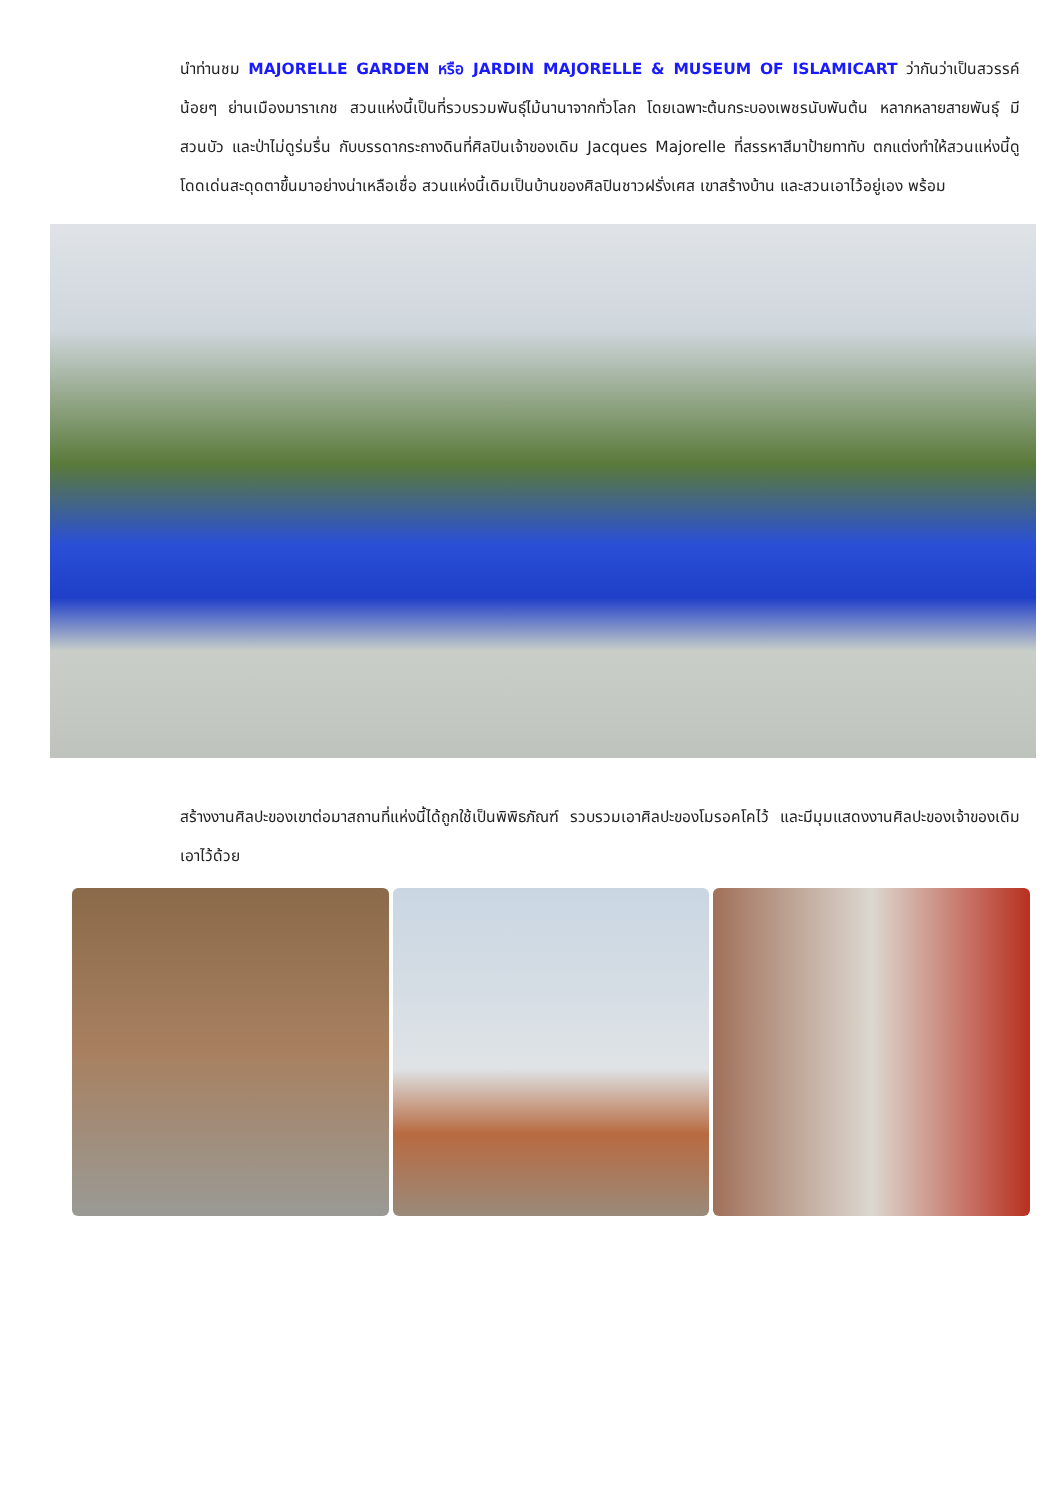นำท่านชม MAJORELLE GARDEN หรือ JARDIN MAJORELLE & MUSEUM OF ISLAMICART ว่ากันว่าเป็นสวรรค์น้อยๆ ย่านเมืองมาราเกช สวนแห่งนี้เป็นที่รวบรวมพันธุ์ไม้นานาจากทั่วโลก โดยเฉพาะต้นกระบองเพชรนับพันต้น หลากหลายสายพันธุ์ มีสวนบัว และป่าไม่ดูร่มรื่น กับบรรดากระถางดินที่ศิลปินเจ้าของเดิม Jacques Majorelle ที่สรรหาสีมาป้ายทาทับ ตกแต่งทำให้สวนแห่งนี้ดูโดดเด่นสะดุดตาขึ้นมาอย่างน่าเหลือเชื่อ สวนแห่งนี้เดิมเป็นบ้านของศิลปินชาวฝรั่งเศส เขาสร้างบ้าน และสวนเอาไว้อยู่เอง พร้อม
สร้างงานศิลปะของเขาต่อมาสถานที่แห่งนี้ได้ถูกใช้เป็นพิพิธภัณฑ์ รวบรวมเอาศิลปะของโมรอคโคไว้ และมีมุมแสดงงานศิลปะของเจ้าของเดิมเอาไว้ด้วย